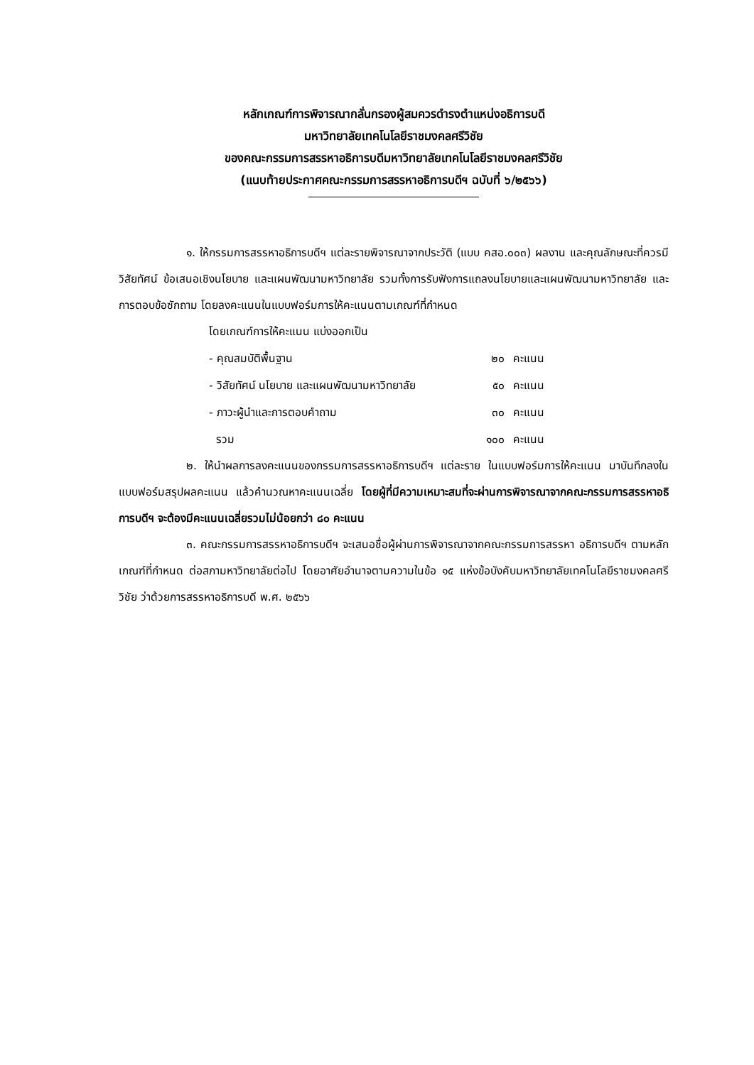หลักเกณฑ์การพิจารณากลั่นกรองผู้สมควรดำรงตำแหน่งอธิการบดี
มหาวิทยาลัยเทคโนโลยีราชมงคลศรีวิชัย
ของคณะกรรมการสรรหาอธิการบดีมหาวิทยาลัยเทคโนโลยีราชมงคลศรีวิชัย
(แนบท้ายประกาศคณะกรรมการสรรหาอธิการบดีฯ ฉบับที่ ๖/๒๕๖๖)
๑. ให้กรรมการสรรหาอธิการบดีฯ แต่ละรายพิจารณาจากประวัติ (แบบ คสอ.๐๐๓) ผลงาน และคุณลักษณะที่ควรมี วิสัยทัศน์ ข้อเสนอเชิงนโยบาย และแผนพัฒนามหาวิทยาลัย รวมทั้งการรับฟังการแถลงนโยบายและแผนพัฒนามหาวิทยาลัย และการตอบข้อซักถาม โดยลงคะแนนในแบบฟอร์มการให้คะแนนตามเกณฑ์ที่กำหนด
โดยเกณฑ์การให้คะแนน แบ่งออกเป็น
| - คุณสมบัติพื้นฐาน | ๒๐ | คะแนน |
| - วิสัยทัศน์ นโยบาย และแผนพัฒนามหาวิทยาลัย | ๕๐ | คะแนน |
| - ภาวะผู้นำและการตอบคำถาม | ๓๐ | คะแนน |
| รวม | ๑๐๐ | คะแนน |
๒. ให้นำผลการลงคะแนนของกรรมการสรรหาอธิการบดีฯ แต่ละราย ในแบบฟอร์มการให้คะแนน มาบันทึกลงในแบบฟอร์มสรุปผลคะแนน แล้วคำนวณหาคะแนนเฉลี่ย โดยผู้ที่มีความเหมาะสมที่จะผ่านการพิจารณาจากคณะกรรมการสรรหาอธิการบดีฯ จะต้องมีคะแนนเฉลี่ยรวมไม่น้อยกว่า ๘๐ คะแนน
๓. คณะกรรมการสรรหาอธิการบดีฯ จะเสนอชื่อผู้ผ่านการพิจารณาจากคณะกรรมการสรรหา อธิการบดีฯ ตามหลักเกณฑ์ที่กำหนด ต่อสภามหาวิทยาลัยต่อไป โดยอาศัยอำนาจตามความในข้อ ๑๕ แห่งข้อบังคับมหาวิทยาลัยเทคโนโลยีราชมงคลศรีวิชัย ว่าด้วยการสรรหาอธิการบดี พ.ศ. ๒๕๖๖